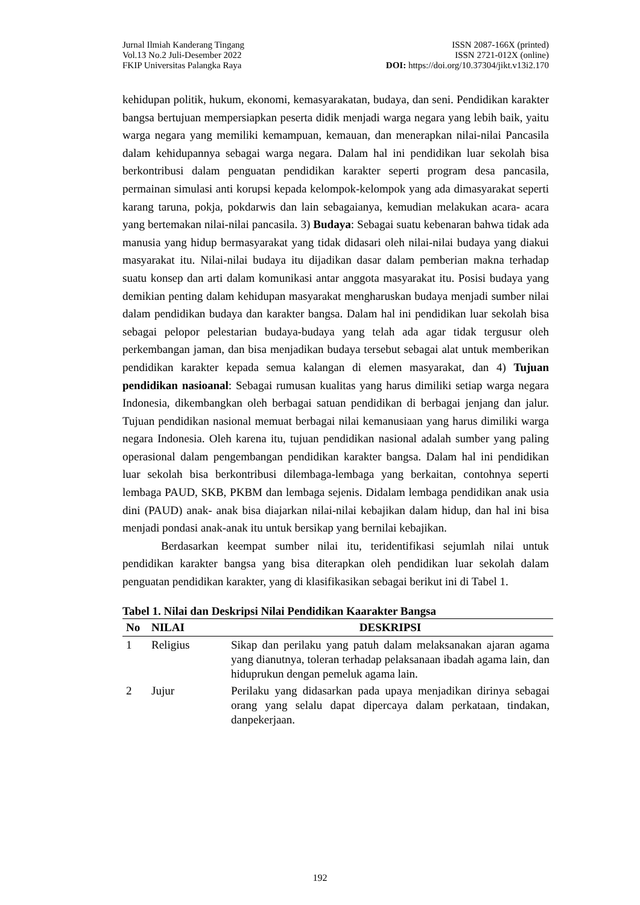Jurnal Ilmiah Kanderang Tingang
Vol.13 No.2 Juli-Desember 2022
FKIP Universitas Palangka Raya
ISSN 2087-166X (printed)
ISSN 2721-012X (online)
DOI: https://doi.org/10.37304/jikt.v13i2.170
kehidupan politik, hukum, ekonomi, kemasyarakatan, budaya, dan seni. Pendidikan karakter bangsa bertujuan mempersiapkan peserta didik menjadi warga negara yang lebih baik, yaitu warga negara yang memiliki kemampuan, kemauan, dan menerapkan nilai-nilai Pancasila dalam kehidupannya sebagai warga negara. Dalam hal ini pendidikan luar sekolah bisa berkontribusi dalam penguatan pendidikan karakter seperti program desa pancasila, permainan simulasi anti korupsi kepada kelompok-kelompok yang ada dimasyarakat seperti karang taruna, pokja, pokdarwis dan lain sebagaianya, kemudian melakukan acara- acara yang bertemakan nilai-nilai pancasila. 3) Budaya: Sebagai suatu kebenaran bahwa tidak ada manusia yang hidup bermasyarakat yang tidak didasari oleh nilai-nilai budaya yang diakui masyarakat itu. Nilai-nilai budaya itu dijadikan dasar dalam pemberian makna terhadap suatu konsep dan arti dalam komunikasi antar anggota masyarakat itu. Posisi budaya yang demikian penting dalam kehidupan masyarakat mengharuskan budaya menjadi sumber nilai dalam pendidikan budaya dan karakter bangsa. Dalam hal ini pendidikan luar sekolah bisa sebagai pelopor pelestarian budaya-budaya yang telah ada agar tidak tergusur oleh perkembangan jaman, dan bisa menjadikan budaya tersebut sebagai alat untuk memberikan pendidikan karakter kepada semua kalangan di elemen masyarakat, dan 4) Tujuan pendidikan nasioanal: Sebagai rumusan kualitas yang harus dimiliki setiap warga negara Indonesia, dikembangkan oleh berbagai satuan pendidikan di berbagai jenjang dan jalur. Tujuan pendidikan nasional memuat berbagai nilai kemanusiaan yang harus dimiliki warga negara Indonesia. Oleh karena itu, tujuan pendidikan nasional adalah sumber yang paling operasional dalam pengembangan pendidikan karakter bangsa. Dalam hal ini pendidikan luar sekolah bisa berkontribusi dilembaga-lembaga yang berkaitan, contohnya seperti lembaga PAUD, SKB, PKBM dan lembaga sejenis. Didalam lembaga pendidikan anak usia dini (PAUD) anak- anak bisa diajarkan nilai-nilai kebajikan dalam hidup, dan hal ini bisa menjadi pondasi anak-anak itu untuk bersikap yang bernilai kebajikan.
Berdasarkan keempat sumber nilai itu, teridentifikasi sejumlah nilai untuk pendidikan karakter bangsa yang bisa diterapkan oleh pendidikan luar sekolah dalam penguatan pendidikan karakter, yang di klasifikasikan sebagai berikut ini di Tabel 1.
Tabel 1. Nilai dan Deskripsi Nilai Pendidikan Kaarakter Bangsa
| No | NILAI | DESKRIPSI |
| --- | --- | --- |
| 1 | Religius | Sikap dan perilaku yang patuh dalam melaksanakan ajaran agama yang dianutnya, toleran terhadap pelaksanaan ibadah agama lain, dan hiduprukun dengan pemeluk agama lain. |
| 2 | Jujur | Perilaku yang didasarkan pada upaya menjadikan dirinya sebagai orang yang selalu dapat dipercaya dalam perkataan, tindakan, danpekerjaan. |
192